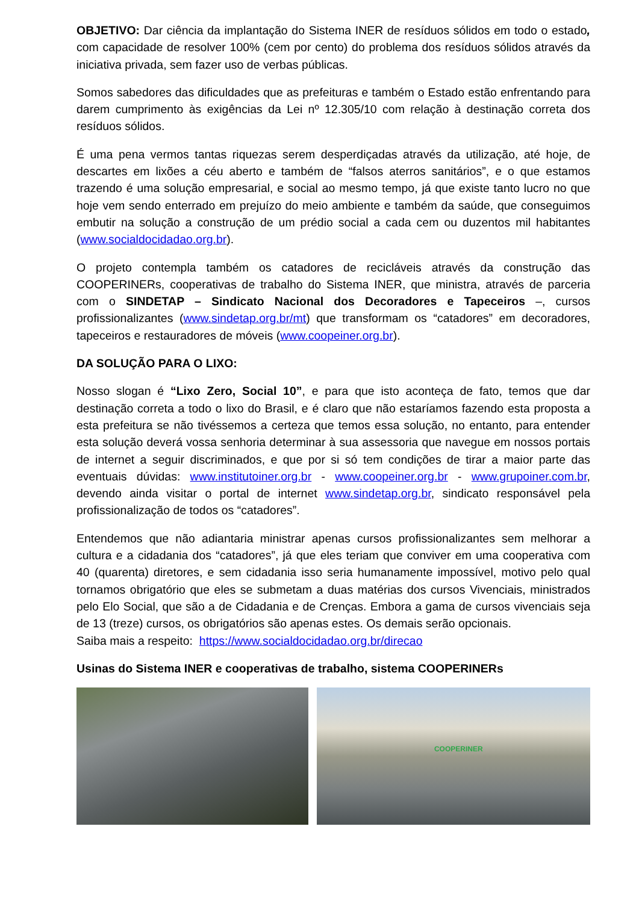OBJETIVO: Dar ciência da implantação do Sistema INER de resíduos sólidos em todo o estado, com capacidade de resolver 100% (cem por cento) do problema dos resíduos sólidos através da iniciativa privada, sem fazer uso de verbas públicas.
Somos sabedores das dificuldades que as prefeituras e também o Estado estão enfrentando para darem cumprimento às exigências da Lei nº 12.305/10 com relação à destinação correta dos resíduos sólidos.
É uma pena vermos tantas riquezas serem desperdiçadas através da utilização, até hoje, de descartes em lixões a céu aberto e também de “falsos aterros sanitários”, e o que estamos trazendo é uma solução empresarial, e social ao mesmo tempo, já que existe tanto lucro no que hoje vem sendo enterrado em prejuízo do meio ambiente e também da saúde, que conseguimos embutir na solução a construção de um prédio social a cada cem ou duzentos mil habitantes (www.socialdocidadao.org.br).
O projeto contempla também os catadores de recicláveis através da construção das COOPERINERs, cooperativas de trabalho do Sistema INER, que ministra, através de parceria com o SINDETAP – Sindicato Nacional dos Decoradores e Tapeceiros –, cursos profissionalizantes (www.sindetap.org.br/mt) que transformam os “catadores” em decoradores, tapeceiros e restauradores de móveis (www.coopeiner.org.br).
DA SOLUÇÃO PARA O LIXO:
Nosso slogan é “Lixo Zero, Social 10”, e para que isto aconteça de fato, temos que dar destinação correta a todo o lixo do Brasil, e é claro que não estaríamos fazendo esta proposta a esta prefeitura se não tivéssemos a certeza que temos essa solução, no entanto, para entender esta solução deverá vossa senhoria determinar à sua assessoria que navegue em nossos portais de internet a seguir discriminados, e que por si só tem condições de tirar a maior parte das eventuais dúvidas: www.institutoiner.org.br - www.coopeiner.org.br - www.grupoiner.com.br, devendo ainda visitar o portal de internet www.sindetap.org.br, sindicato responsável pela profissionalização de todos os “catadores”.
Entendemos que não adiantaria ministrar apenas cursos profissionalizantes sem melhorar a cultura e a cidadania dos “catadores”, já que eles teriam que conviver em uma cooperativa com 40 (quarenta) diretores, e sem cidadania isso seria humanamente impossível, motivo pelo qual tornamos obrigatório que eles se submetam a duas matérias dos cursos Vivenciais, ministrados pelo Elo Social, que são a de Cidadania e de Crenças. Embora a gama de cursos vivenciais seja de 13 (treze) cursos, os obrigatórios são apenas estes. Os demais serão opcionais.
Saiba mais a respeito: https://www.socialdocidadao.org.br/direcao
Usinas do Sistema INER e cooperativas de trabalho, sistema COOPERINERs
COOPERINER